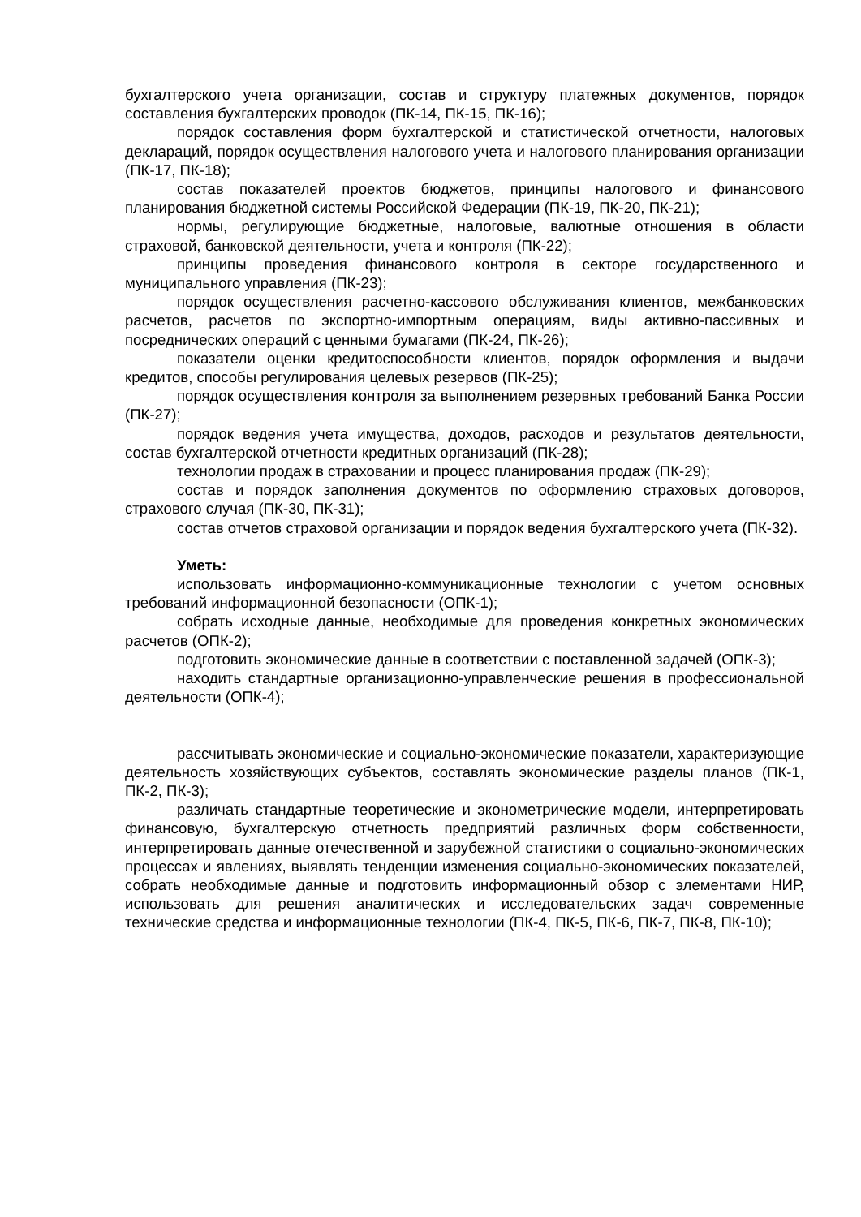бухгалтерского учета организации, состав и структуру платежных документов, порядок составления бухгалтерских проводок (ПК-14, ПК-15, ПК-16);
порядок составления форм бухгалтерской и статистической отчетности, налоговых деклараций, порядок осуществления налогового учета и налогового планирования организации (ПК-17, ПК-18);
состав показателей проектов бюджетов, принципы налогового и финансового планирования бюджетной системы Российской Федерации (ПК-19, ПК-20, ПК-21);
нормы, регулирующие бюджетные, налоговые, валютные отношения в области страховой, банковской деятельности, учета и контроля (ПК-22);
принципы проведения финансового контроля в секторе государственного и муниципального управления (ПК-23);
порядок осуществления расчетно-кассового обслуживания клиентов, межбанковских расчетов, расчетов по экспортно-импортным операциям, виды активно-пассивных и посреднических операций с ценными бумагами (ПК-24, ПК-26);
показатели оценки кредитоспособности клиентов, порядок оформления и выдачи кредитов, способы регулирования целевых резервов (ПК-25);
порядок осуществления контроля за выполнением резервных требований Банка России (ПК-27);
порядок ведения учета имущества, доходов, расходов и результатов деятельности, состав бухгалтерской отчетности кредитных организаций (ПК-28);
технологии продаж в страховании и процесс планирования продаж (ПК-29);
состав и порядок заполнения документов по оформлению страховых договоров, страхового случая (ПК-30, ПК-31);
состав отчетов страховой организации и порядок ведения бухгалтерского учета (ПК-32).
Уметь:
использовать информационно-коммуникационные технологии с учетом основных требований информационной безопасности (ОПК-1);
собрать исходные данные, необходимые для проведения конкретных экономических расчетов (ОПК-2);
подготовить экономические данные в соответствии с поставленной задачей (ОПК-3);
находить стандартные организационно-управленческие решения в профессиональной деятельности (ОПК-4);
рассчитывать экономические и социально-экономические показатели, характеризующие деятельность хозяйствующих субъектов, составлять экономические разделы планов (ПК-1, ПК-2, ПК-3);
различать стандартные теоретические и эконометрические модели, интерпретировать финансовую, бухгалтерскую отчетность предприятий различных форм собственности, интерпретировать данные отечественной и зарубежной статистики о социально-экономических процессах и явлениях, выявлять тенденции изменения социально-экономических показателей, собрать необходимые данные и подготовить информационный обзор с элементами НИР, использовать для решения аналитических и исследовательских задач современные технические средства и информационные технологии (ПК-4, ПК-5, ПК-6, ПК-7, ПК-8, ПК-10);